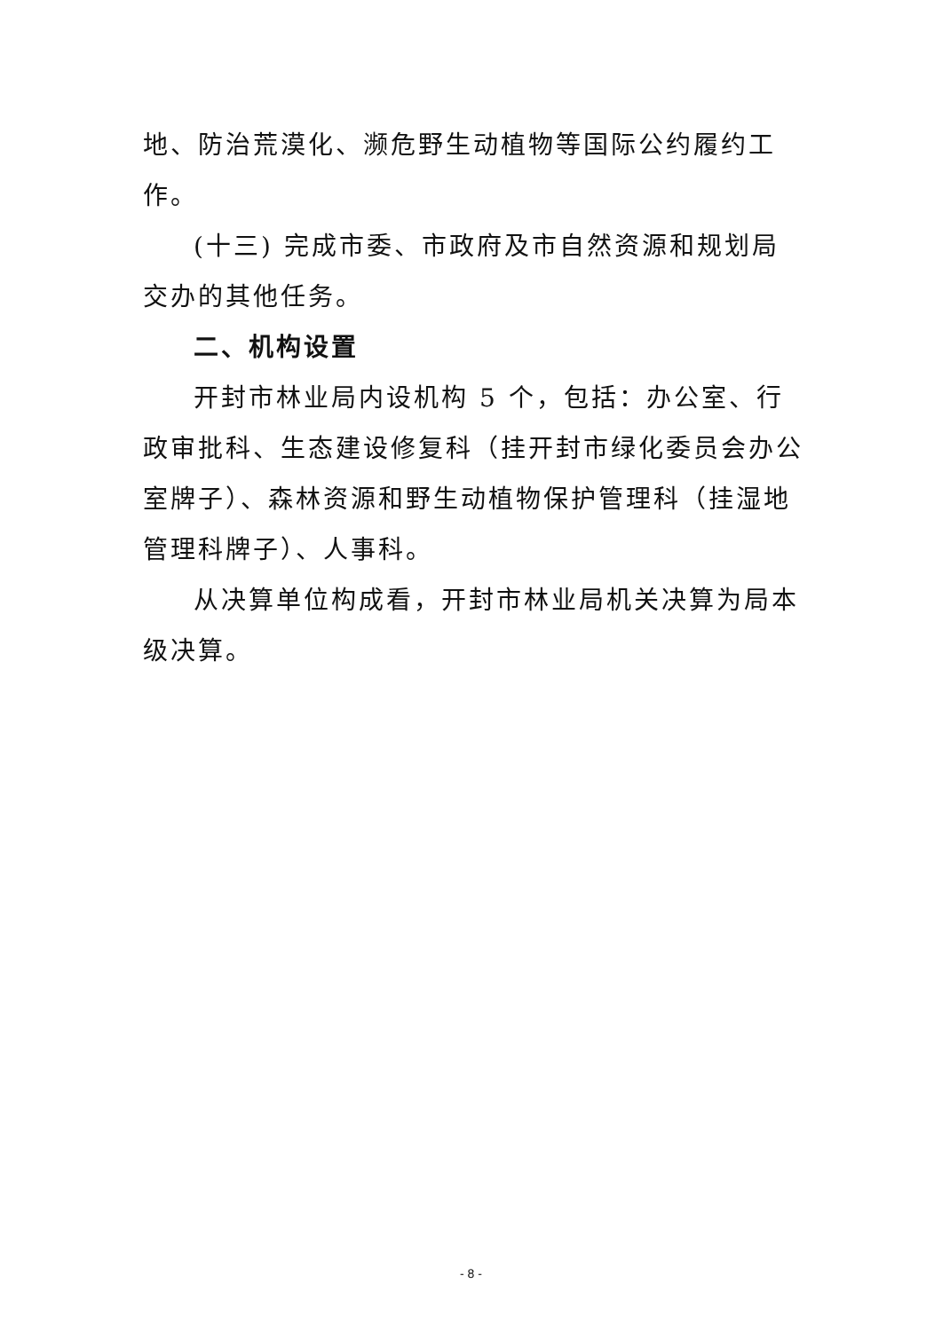地、防治荒漠化、濒危野生动植物等国际公约履约工作。
(十三) 完成市委、市政府及市自然资源和规划局交办的其他任务。
二、机构设置
开封市林业局内设机构 5 个，包括：办公室、行政审批科、生态建设修复科（挂开封市绿化委员会办公室牌子）、森林资源和野生动植物保护管理科（挂湿地管理科牌子）、人事科。
从决算单位构成看，开封市林业局机关决算为局本级决算。
- 8 -